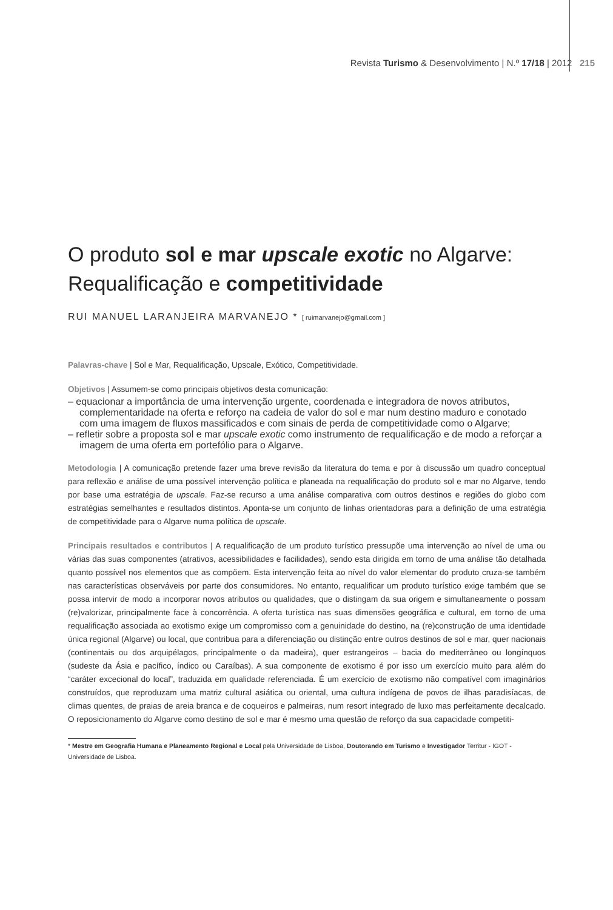Revista Turismo & Desenvolvimento | N.º 17/18 | 2012 215
O produto sol e mar upscale exotic no Algarve:
Requalificação e competitividade
RUI MANUEL LARANJEIRA MARVANEJO * [ ruimarvanejo@gmail.com ]
Palavras-chave | Sol e Mar, Requalificação, Upscale, Exótico, Competitividade.
Objetivos | Assumem-se como principais objetivos desta comunicação:
– equacionar a importância de uma intervenção urgente, coordenada e integradora de novos atributos, complementaridade na oferta e reforço na cadeia de valor do sol e mar num destino maduro e conotado com uma imagem de fluxos massificados e com sinais de perda de competitividade como o Algarve;
– refletir sobre a proposta sol e mar upscale exotic como instrumento de requalificação e de modo a reforçar a imagem de uma oferta em portefólio para o Algarve.
Metodologia | A comunicação pretende fazer uma breve revisão da literatura do tema e por à discussão um quadro conceptual para reflexão e análise de uma possível intervenção política e planeada na requalificação do produto sol e mar no Algarve, tendo por base uma estratégia de upscale. Faz-se recurso a uma análise comparativa com outros destinos e regiões do globo com estratégias semelhantes e resultados distintos. Aponta-se um conjunto de linhas orientadoras para a definição de uma estratégia de competitividade para o Algarve numa política de upscale.
Principais resultados e contributos | A requalificação de um produto turístico pressupõe uma intervenção ao nível de uma ou várias das suas componentes (atrativos, acessibilidades e facilidades), sendo esta dirigida em torno de uma análise tão detalhada quanto possível nos elementos que as compõem. Esta intervenção feita ao nível do valor elementar do produto cruza-se também nas características observáveis por parte dos consumidores. No entanto, requalificar um produto turístico exige também que se possa intervir de modo a incorporar novos atributos ou qualidades, que o distingam da sua origem e simultaneamente o possam (re)valorizar, principalmente face à concorrência. A oferta turística nas suas dimensões geográfica e cultural, em torno de uma requalificação associada ao exotismo exige um compromisso com a genuinidade do destino, na (re)construção de uma identidade única regional (Algarve) ou local, que contribua para a diferenciação ou distinção entre outros destinos de sol e mar, quer nacionais (continentais ou dos arquipélagos, principalmente o da madeira), quer estrangeiros – bacia do mediterrâneo ou longínquos (sudeste da Ásia e pacífico, índico ou Caraíbas). A sua componente de exotismo é por isso um exercício muito para além do “caráter excecional do local”, traduzida em qualidade referenciada. É um exercício de exotismo não compatível com imaginários construídos, que reproduzam uma matriz cultural asiática ou oriental, uma cultura indígena de povos de ilhas paradisíacas, de climas quentes, de praias de areia branca e de coqueiros e palmeiras, num resort integrado de luxo mas perfeitamente decalcado. O reposicionamento do Algarve como destino de sol e mar é mesmo uma questão de reforço da sua capacidade competiti-
* Mestre em Geografia Humana e Planeamento Regional e Local pela Universidade de Lisboa, Doutorando em Turismo e Investigador Territur - IGOT - Universidade de Lisboa.